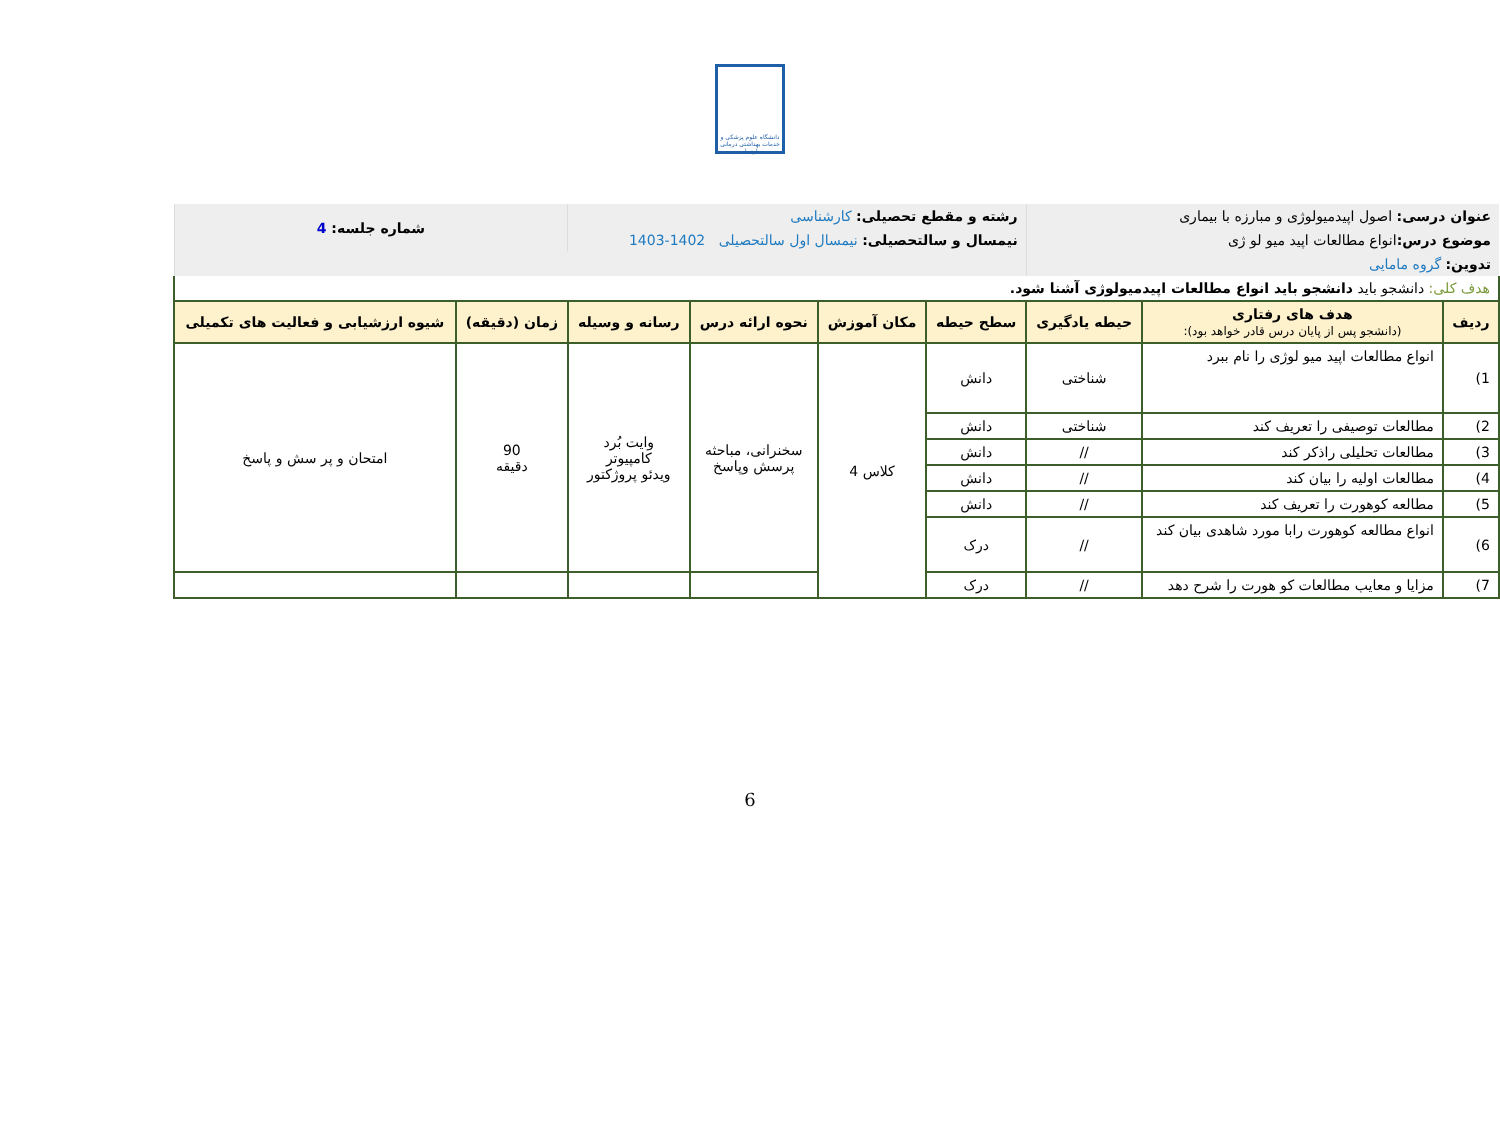دانشگاه علوم پزشکی و خدمات بهداشتی درمانی اردبیل
| عنوان درسی: اصول اپیدمیولوژی و مبارزه با بیماری | | | رشته و مقطع تحصیلی: کارشناسی | | | | شماره جلسه: 4 | |
| موضوع درس: انواع مطالعات اپید میو لو ژی | | | نیمسال و سالتحصیلی: نیمسال اول سالتحصیلی 1402-1403 | | | | | |
| تدوین: گروه مامایی | | | | | | | | |
| هدف کلی: دانشجو باید دانشجو باید انواع مطالعات اپیدمیولوژی آشنا شود. | | | | | | | | |
| ردیف | هدف های رفتاری (دانشجو پس از پایان درس قادر خواهد بود): | حیطه یادگیری | سطح حیطه | مکان آموزش | نحوه ارائه درس | رسانه و وسیله | زمان (دقیقه) | شیوه ارزشیابی و فعالیت های تکمیلی |
| 1) | انواع مطالعات اپید میو لوژی را نام ببرد | شناختی | دانش | کلاس 4 | سخنرانی، مباحثه پرسش وپاسخ | وایت بُرد کامپیوتر ویدئو پروژکتور | 90 دقیقه | امتحان و پر سش و پاسخ |
| 2) | مطالعات توصیفی را تعریف کند | شناختی | دانش | | | | | |
| 3) | مطالعات تحلیلی راذکر کند | // | دانش | | | | | |
| 4) | مطالعات اولیه را بیان کند | // | دانش | | | | | |
| 5) | مطالعه کوهورت را تعریف کند | // | دانش | | | | | |
| 6) | انواع مطالعه کوهورت رابا مورد شاهدی بیان کند | // | درک | | | | | |
| 7) | مزایا و معایب مطالعات کو هورت را شرح دهد | // | درک | | | | | |
6